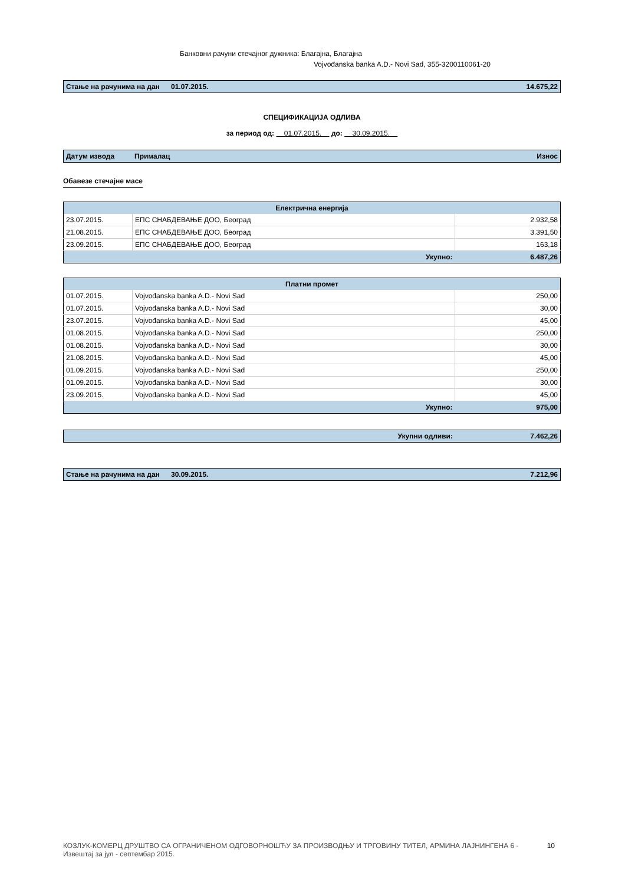Банковни рачуни стечајног дужника: Благајна, Благајна
Vojvođanska banka A.D.- Novi Sad, 355-3200110061-20
| Стање на рачунима на дан | 01.07.2015. | 14.675,22 |
СПЕЦИФИКАЦИЈА ОДЛИВА
за период од: 01.07.2015. до: 30.09.2015.
| Датум извода | Прималац | Износ |
Обавезе стечајне масе
| Електрична енергија | | |
| 23.07.2015. | ЕПС СНАБДЕВАЊЕ ДОО, Београд | 2.932,58 |
| 21.08.2015. | ЕПС СНАБДЕВАЊЕ ДОО, Београд | 3.391,50 |
| 23.09.2015. | ЕПС СНАБДЕВАЊЕ ДОО, Београд | 163,18 |
| Укупно: | | 6.487,26 |
| Платни промет | | |
| 01.07.2015. | Vojvođanska banka A.D.- Novi Sad | 250,00 |
| 01.07.2015. | Vojvođanska banka A.D.- Novi Sad | 30,00 |
| 23.07.2015. | Vojvođanska banka A.D.- Novi Sad | 45,00 |
| 01.08.2015. | Vojvođanska banka A.D.- Novi Sad | 250,00 |
| 01.08.2015. | Vojvođanska banka A.D.- Novi Sad | 30,00 |
| 21.08.2015. | Vojvođanska banka A.D.- Novi Sad | 45,00 |
| 01.09.2015. | Vojvođanska banka A.D.- Novi Sad | 250,00 |
| 01.09.2015. | Vojvođanska banka A.D.- Novi Sad | 30,00 |
| 23.09.2015. | Vojvođanska banka A.D.- Novi Sad | 45,00 |
| Укупно: | | 975,00 |
| Укупни одливи: | 7.462,26 |
| Стање на рачунима на дан | 30.09.2015. | 7.212,96 |
КОЗЛУК-КОМЕРЦ ДРУШТВО СА ОГРАНИЧЕНОМ ОДГОВОРНОШЋУ ЗА ПРОИЗВОДЊУ И ТРГОВИНУ ТИТЕЛ, АРМИНА ЛАЈНИНГЕНА 6 -
Извештај за јул - септембар 2015.
10